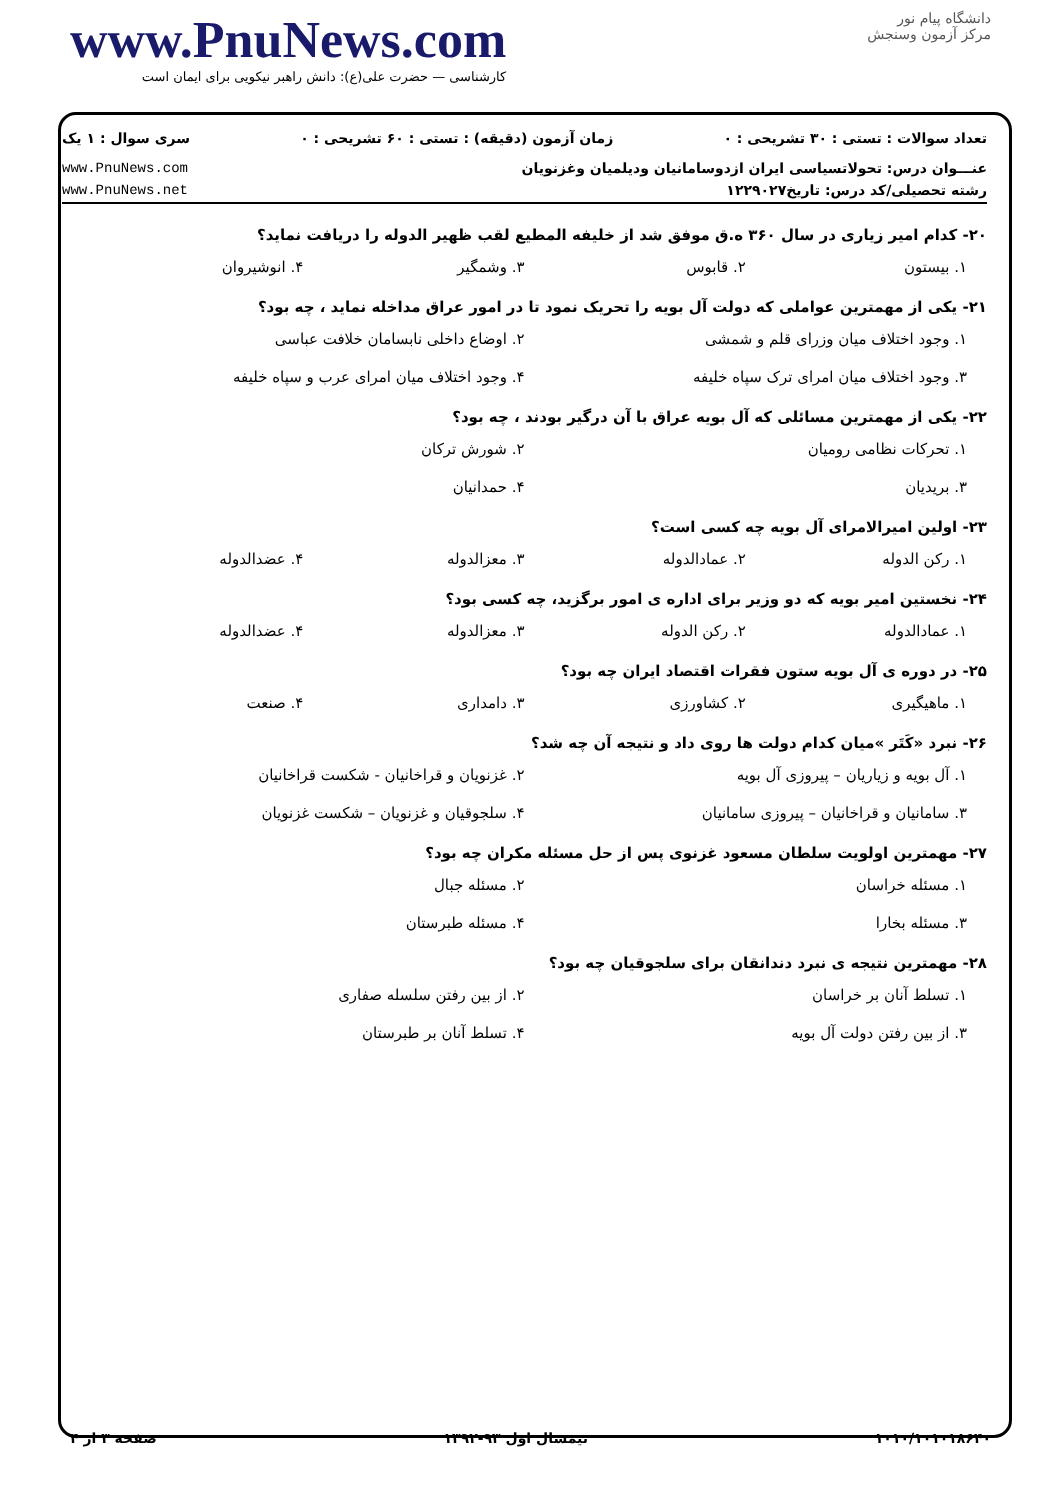www.PnuNews.com
کارشناسی — حضرت علی(ع): دانش راهبر نیکویی برای ایمان است
دانشگاه پیام نور
مرکز آزمون وسنجش
تعداد سوالات : تستی : ۳۰ تشریحی : ۰ زمان آزمون (دقیقه) : تستی : ۶۰ تشریحی : ۰ سری سوال : ۱ یک
عنـــوان درس: تحولاتسیاسی ایران ازدوسامانیان ودیلمیان وغزنویان www.PnuNews.com
رشته تحصیلی/کد درس: تاریخ۱۲۲۹۰۲۷ www.PnuNews.net
۲۰- کدام امیر زیاری در سال ۳۶۰ ه.ق موفق شد از خلیفه المطیع لقب ظهیر الدوله را دریافت نماید؟
۱. بیستون ۲. قابوس ۳. وشمگیر ۴. انوشیروان
۲۱- یکی از مهمترین عواملی که دولت آل بویه را تحریک نمود تا در امور عراق مداخله نماید ، چه بود؟
۱. وجود اختلاف میان وزرای قلم و شمشی ۲. اوضاع داخلی نابسامان خلافت عباسی ۳. وجود اختلاف میان امرای ترک سپاه خلیفه ۴. وجود اختلاف میان امرای عرب و سپاه خلیفه
۲۲- یکی از مهمترین مسائلی که آل بویه عراق با آن درگیر بودند ، چه بود؟
۱. تحرکات نظامی رومیان ۲. شورش ترکان ۳. بریدیان ۴. حمدانیان
۲۳- اولین امیرالامرای آل بویه چه کسی است؟
۱. رکن الدوله ۲. عمادالدوله ۳. معزالدوله ۴. عضدالدوله
۲۴- نخستین امیر بویه که دو وزیر برای اداره ی امور برگزید، چه کسی بود؟
۱. عمادالدوله ۲. رکن الدوله ۳. معزالدوله ۴. عضدالدوله
۲۵- در دوره ی آل بویه ستون فقرات اقتصاد ایران چه بود؟
۱. ماهیگیری ۲. کشاورزی ۳. دامداری ۴. صنعت
۲۶- نبرد «کَتَر »میان کدام دولت ها روی داد و نتیجه آن چه شد؟
۱. آل بویه و زیاریان – پیروزی آل بویه ۲. غزنویان و قراخانیان - شکست قراخانیان ۳. سامانیان و قراخانیان – پیروزی سامانیان ۴. سلجوقیان و غزنویان – شکست غزنویان
۲۷- مهمترین اولویت سلطان مسعود غزنوی پس از حل مسئله مکران چه بود؟
۱. مسئله خراسان ۲. مسئله جبال ۳. مسئله بخارا ۴. مسئله طبرستان
۲۸- مهمترین نتیجه ی نبرد دندانقان برای سلجوقیان چه بود؟
۱. تسلط آنان بر خراسان ۲. از بین رفتن سلسله صفاری ۳. از بین رفتن دولت آل بویه ۴. تسلط آنان بر طبرستان
صفحه ۳ از ۴ نیمسال اول ۹۳-۱۳۹۲ ۱۰۱۰/۱۰۱۰۱۸۶۴۰